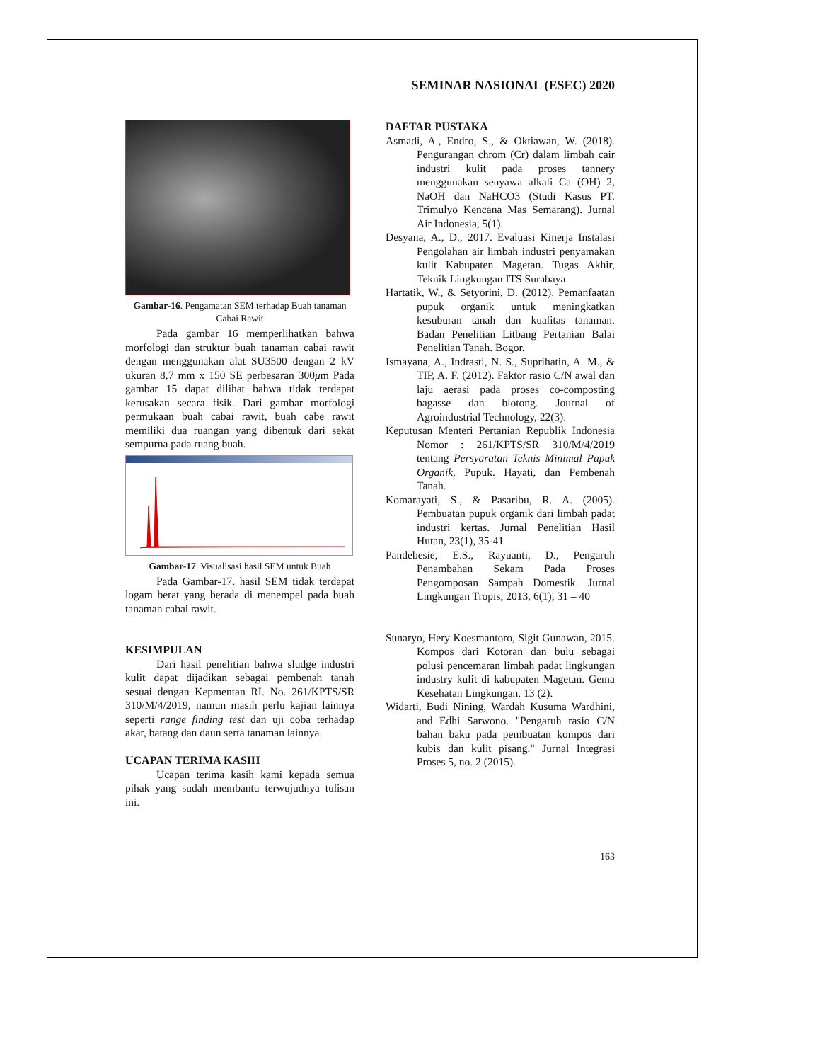SEMINAR NASIONAL (ESEC) 2020
Gambar-16. Pengamatan SEM terhadap Buah tanaman Cabai Rawit
Pada gambar 16 memperlihatkan bahwa morfologi dan struktur buah tanaman cabai rawit dengan menggunakan alat SU3500 dengan 2 kV ukuran 8,7 mm x 150 SE perbesaran 300μm Pada gambar 15 dapat dilihat bahwa tidak terdapat kerusakan secara fisik. Dari gambar morfologi permukaan buah cabai rawit, buah cabe rawit memiliki dua ruangan yang dibentuk dari sekat sempurna pada ruang buah.
Gambar-17. Visualisasi hasil SEM untuk Buah
Pada Gambar-17. hasil SEM tidak terdapat logam berat yang berada di menempel pada buah tanaman cabai rawit.
KESIMPULAN
Dari hasil penelitian bahwa sludge industri kulit dapat dijadikan sebagai pembenah tanah sesuai dengan Kepmentan RI. No. 261/KPTS/SR 310/M/4/2019, namun masih perlu kajian lainnya seperti range finding test dan uji coba terhadap akar, batang dan daun serta tanaman lainnya.
UCAPAN TERIMA KASIH
Ucapan terima kasih kami kepada semua pihak yang sudah membantu terwujudnya tulisan ini.
DAFTAR PUSTAKA
Asmadi, A., Endro, S., & Oktiawan, W. (2018). Pengurangan chrom (Cr) dalam limbah cair industri kulit pada proses tannery menggunakan senyawa alkali Ca (OH) 2, NaOH dan NaHCO3 (Studi Kasus PT. Trimulyo Kencana Mas Semarang). Jurnal Air Indonesia, 5(1).
Desyana, A., D., 2017. Evaluasi Kinerja Instalasi Pengolahan air limbah industri penyamakan kulit Kabupaten Magetan. Tugas Akhir, Teknik Lingkungan ITS Surabaya
Hartatik, W., & Setyorini, D. (2012). Pemanfaatan pupuk organik untuk meningkatkan kesuburan tanah dan kualitas tanaman. Badan Penelitian Litbang Pertanian Balai Penelitian Tanah. Bogor.
Ismayana, A., Indrasti, N. S., Suprihatin, A. M., & TIP, A. F. (2012). Faktor rasio C/N awal dan laju aerasi pada proses co-composting bagasse dan blotong. Journal of Agroindustrial Technology, 22(3).
Keputusan Menteri Pertanian Republik Indonesia Nomor : 261/KPTS/SR 310/M/4/2019 tentang Persyaratan Teknis Minimal Pupuk Organik, Pupuk. Hayati, dan Pembenah Tanah.
Komarayati, S., & Pasaribu, R. A. (2005). Pembuatan pupuk organik dari limbah padat industri kertas. Jurnal Penelitian Hasil Hutan, 23(1), 35-41
Pandebesie, E.S., Rayuanti, D., Pengaruh Penambahan Sekam Pada Proses Pengomposan Sampah Domestik. Jurnal Lingkungan Tropis, 2013, 6(1), 31 – 40
Sunaryo, Hery Koesmantoro, Sigit Gunawan, 2015. Kompos dari Kotoran dan bulu sebagai polusi pencemaran limbah padat lingkungan industry kulit di kabupaten Magetan. Gema Kesehatan Lingkungan, 13 (2).
Widarti, Budi Nining, Wardah Kusuma Wardhini, and Edhi Sarwono. "Pengaruh rasio C/N bahan baku pada pembuatan kompos dari kubis dan kulit pisang." Jurnal Integrasi Proses 5, no. 2 (2015).
163